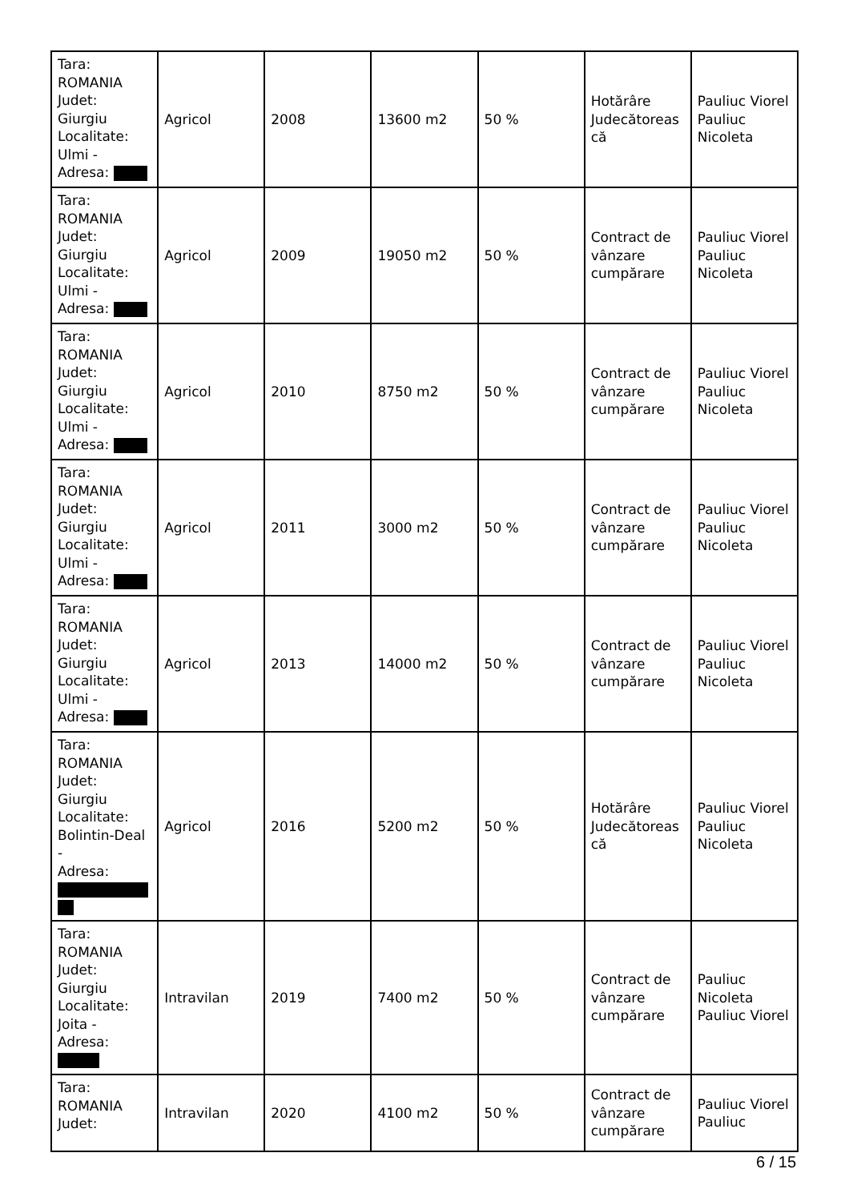| Tara: ROMANIA Judet: Giurgiu Localitate: Ulmi - Adresa: | Agricol | 2008 | 13600 m2 | 50 % | Hotărâre Judecătoreas că | Pauliuc Viorel Pauliuc Nicoleta |
| Tara: ROMANIA Judet: Giurgiu Localitate: Ulmi - Adresa: | Agricol | 2009 | 19050 m2 | 50 % | Contract de vânzare cumpărare | Pauliuc Viorel Pauliuc Nicoleta |
| Tara: ROMANIA Judet: Giurgiu Localitate: Ulmi - Adresa: | Agricol | 2010 | 8750 m2 | 50 % | Contract de vânzare cumpărare | Pauliuc Viorel Pauliuc Nicoleta |
| Tara: ROMANIA Judet: Giurgiu Localitate: Ulmi - Adresa: | Agricol | 2011 | 3000 m2 | 50 % | Contract de vânzare cumpărare | Pauliuc Viorel Pauliuc Nicoleta |
| Tara: ROMANIA Judet: Giurgiu Localitate: Ulmi - Adresa: | Agricol | 2013 | 14000 m2 | 50 % | Contract de vânzare cumpărare | Pauliuc Viorel Pauliuc Nicoleta |
| Tara: ROMANIA Judet: Giurgiu Localitate: Bolintin-Deal - Adresa: | Agricol | 2016 | 5200 m2 | 50 % | Hotărâre Judecătoreas că | Pauliuc Viorel Pauliuc Nicoleta |
| Tara: ROMANIA Judet: Giurgiu Localitate: Joita - Adresa: | Intravilan | 2019 | 7400 m2 | 50 % | Contract de vânzare cumpărare | Pauliuc Nicoleta Pauliuc Viorel |
| Tara: ROMANIA Judet: | Intravilan | 2020 | 4100 m2 | 50 % | Contract de vânzare cumpărare | Pauliuc Viorel Pauliuc |
6 / 15